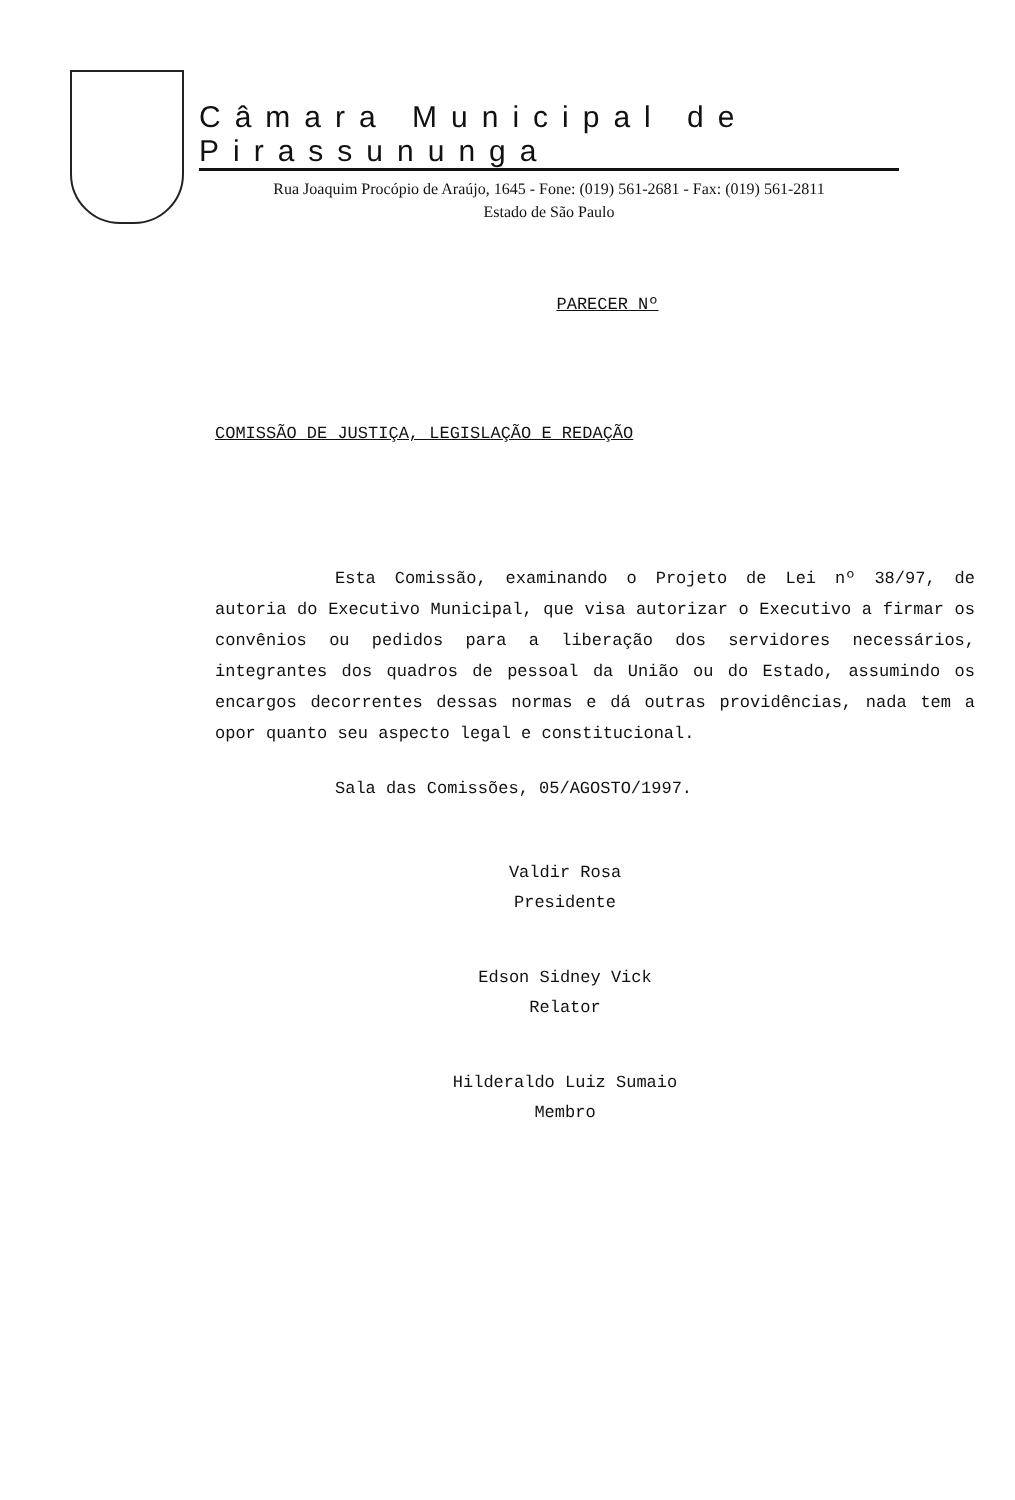Câmara Municipal de Pirassununga
Rua Joaquim Procópio de Araújo, 1645 - Fone: (019) 561-2681 - Fax: (019) 561-2811
Estado de São Paulo
PARECER Nº
COMISSÃO DE JUSTIÇA, LEGISLAÇÃO E REDAÇÃO
Esta Comissão, examinando o Projeto de Lei nº 38/97, de autoria do Executivo Municipal, que visa autorizar o Executivo a firmar os convênios ou pedidos para a liberação dos servidores necessários, integrantes dos quadros de pessoal da União ou do Estado, assumindo os encargos decorrentes dessas normas e dá outras providências, nada tem a opor quanto seu aspecto legal e constitucional.
Sala das Comissões, 05/AGOSTO/1997.
Valdir Rosa
Presidente
Edson Sidney Vick
Relator
Hilderaldo Luiz Sumaio
Membro